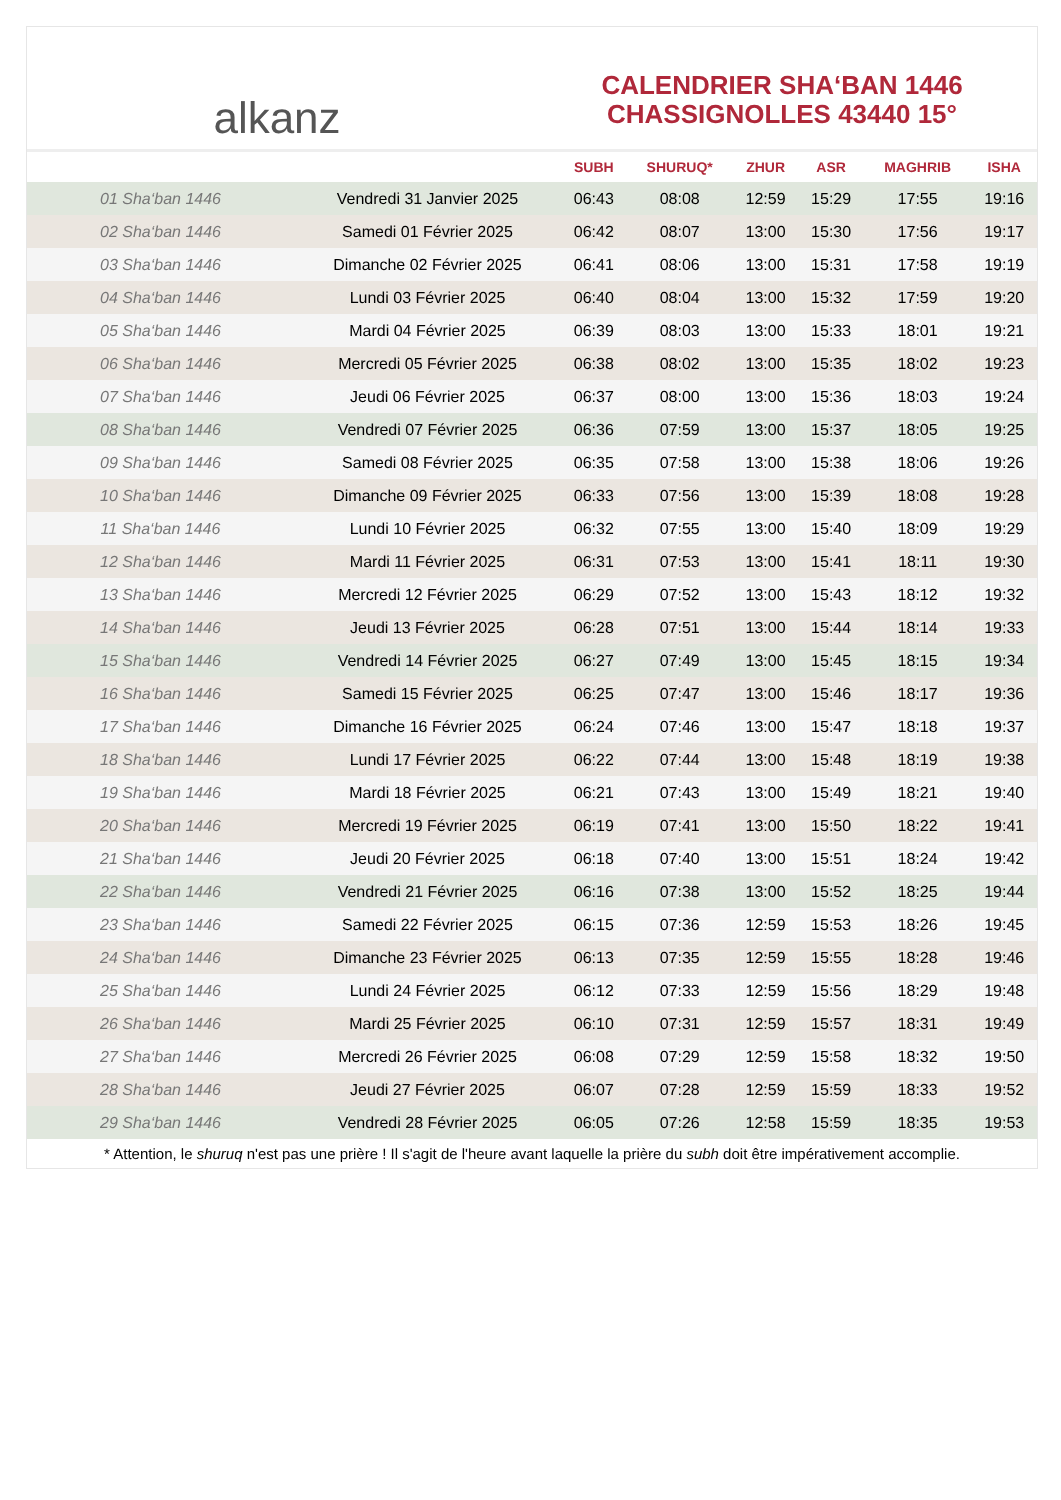alkanz
CALENDRIER SHA‘BAN 1446
CHASSIGNOLLES 43440 15°
| | | SUBH | SHURUQ* | ZHUR | ASR | MAGHRIB | ISHA |
| --- | --- | --- | --- | --- | --- | --- | --- |
| 01 Sha‘ban 1446 | Vendredi 31 Janvier 2025 | 06:43 | 08:08 | 12:59 | 15:29 | 17:55 | 19:16 |
| 02 Sha‘ban 1446 | Samedi 01 Février 2025 | 06:42 | 08:07 | 13:00 | 15:30 | 17:56 | 19:17 |
| 03 Sha‘ban 1446 | Dimanche 02 Février 2025 | 06:41 | 08:06 | 13:00 | 15:31 | 17:58 | 19:19 |
| 04 Sha‘ban 1446 | Lundi 03 Février 2025 | 06:40 | 08:04 | 13:00 | 15:32 | 17:59 | 19:20 |
| 05 Sha‘ban 1446 | Mardi 04 Février 2025 | 06:39 | 08:03 | 13:00 | 15:33 | 18:01 | 19:21 |
| 06 Sha‘ban 1446 | Mercredi 05 Février 2025 | 06:38 | 08:02 | 13:00 | 15:35 | 18:02 | 19:23 |
| 07 Sha‘ban 1446 | Jeudi 06 Février 2025 | 06:37 | 08:00 | 13:00 | 15:36 | 18:03 | 19:24 |
| 08 Sha‘ban 1446 | Vendredi 07 Février 2025 | 06:36 | 07:59 | 13:00 | 15:37 | 18:05 | 19:25 |
| 09 Sha‘ban 1446 | Samedi 08 Février 2025 | 06:35 | 07:58 | 13:00 | 15:38 | 18:06 | 19:26 |
| 10 Sha‘ban 1446 | Dimanche 09 Février 2025 | 06:33 | 07:56 | 13:00 | 15:39 | 18:08 | 19:28 |
| 11 Sha‘ban 1446 | Lundi 10 Février 2025 | 06:32 | 07:55 | 13:00 | 15:40 | 18:09 | 19:29 |
| 12 Sha‘ban 1446 | Mardi 11 Février 2025 | 06:31 | 07:53 | 13:00 | 15:41 | 18:11 | 19:30 |
| 13 Sha‘ban 1446 | Mercredi 12 Février 2025 | 06:29 | 07:52 | 13:00 | 15:43 | 18:12 | 19:32 |
| 14 Sha‘ban 1446 | Jeudi 13 Février 2025 | 06:28 | 07:51 | 13:00 | 15:44 | 18:14 | 19:33 |
| 15 Sha‘ban 1446 | Vendredi 14 Février 2025 | 06:27 | 07:49 | 13:00 | 15:45 | 18:15 | 19:34 |
| 16 Sha‘ban 1446 | Samedi 15 Février 2025 | 06:25 | 07:47 | 13:00 | 15:46 | 18:17 | 19:36 |
| 17 Sha‘ban 1446 | Dimanche 16 Février 2025 | 06:24 | 07:46 | 13:00 | 15:47 | 18:18 | 19:37 |
| 18 Sha‘ban 1446 | Lundi 17 Février 2025 | 06:22 | 07:44 | 13:00 | 15:48 | 18:19 | 19:38 |
| 19 Sha‘ban 1446 | Mardi 18 Février 2025 | 06:21 | 07:43 | 13:00 | 15:49 | 18:21 | 19:40 |
| 20 Sha‘ban 1446 | Mercredi 19 Février 2025 | 06:19 | 07:41 | 13:00 | 15:50 | 18:22 | 19:41 |
| 21 Sha‘ban 1446 | Jeudi 20 Février 2025 | 06:18 | 07:40 | 13:00 | 15:51 | 18:24 | 19:42 |
| 22 Sha‘ban 1446 | Vendredi 21 Février 2025 | 06:16 | 07:38 | 13:00 | 15:52 | 18:25 | 19:44 |
| 23 Sha‘ban 1446 | Samedi 22 Février 2025 | 06:15 | 07:36 | 12:59 | 15:53 | 18:26 | 19:45 |
| 24 Sha‘ban 1446 | Dimanche 23 Février 2025 | 06:13 | 07:35 | 12:59 | 15:55 | 18:28 | 19:46 |
| 25 Sha‘ban 1446 | Lundi 24 Février 2025 | 06:12 | 07:33 | 12:59 | 15:56 | 18:29 | 19:48 |
| 26 Sha‘ban 1446 | Mardi 25 Février 2025 | 06:10 | 07:31 | 12:59 | 15:57 | 18:31 | 19:49 |
| 27 Sha‘ban 1446 | Mercredi 26 Février 2025 | 06:08 | 07:29 | 12:59 | 15:58 | 18:32 | 19:50 |
| 28 Sha‘ban 1446 | Jeudi 27 Février 2025 | 06:07 | 07:28 | 12:59 | 15:59 | 18:33 | 19:52 |
| 29 Sha‘ban 1446 | Vendredi 28 Février 2025 | 06:05 | 07:26 | 12:58 | 15:59 | 18:35 | 19:53 |
* Attention, le shuruq n'est pas une prière ! Il s'agit de l'heure avant laquelle la prière du subh doit être impérativement accomplie.